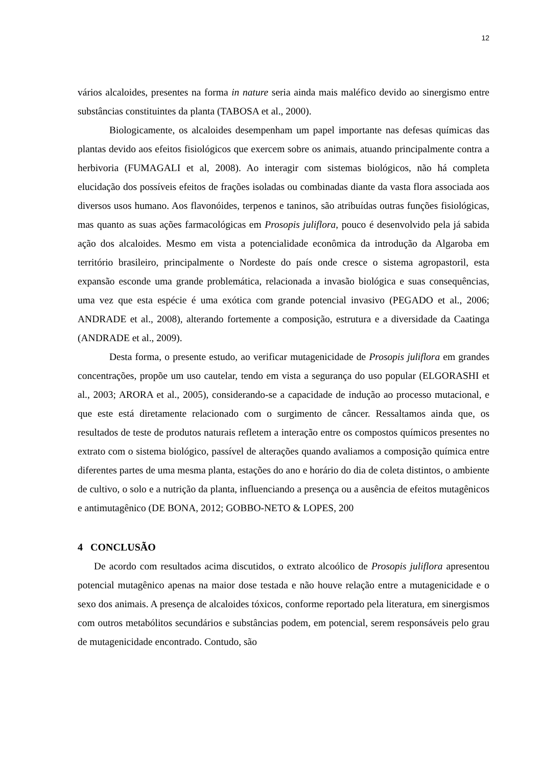12
vários alcaloides, presentes na forma in nature seria ainda mais maléfico devido ao sinergismo entre substâncias constituintes da planta (TABOSA et al., 2000).
Biologicamente, os alcaloides desempenham um papel importante nas defesas químicas das plantas devido aos efeitos fisiológicos que exercem sobre os animais, atuando principalmente contra a herbivoria (FUMAGALI et al, 2008). Ao interagir com sistemas biológicos, não há completa elucidação dos possíveis efeitos de frações isoladas ou combinadas diante da vasta flora associada aos diversos usos humano. Aos flavonóides, terpenos e taninos, são atribuídas outras funções fisiológicas, mas quanto as suas ações farmacológicas em Prosopis juliflora, pouco é desenvolvido pela já sabida ação dos alcaloides. Mesmo em vista a potencialidade econômica da introdução da Algaroba em território brasileiro, principalmente o Nordeste do país onde cresce o sistema agropastoril, esta expansão esconde uma grande problemática, relacionada a invasão biológica e suas consequências, uma vez que esta espécie é uma exótica com grande potencial invasivo (PEGADO et al., 2006; ANDRADE et al., 2008), alterando fortemente a composição, estrutura e a diversidade da Caatinga (ANDRADE et al., 2009).
Desta forma, o presente estudo, ao verificar mutagenicidade de Prosopis juliflora em grandes concentrações, propõe um uso cautelar, tendo em vista a segurança do uso popular (ELGORASHI et al., 2003; ARORA et al., 2005), considerando-se a capacidade de indução ao processo mutacional, e que este está diretamente relacionado com o surgimento de câncer. Ressaltamos ainda que, os resultados de teste de produtos naturais refletem a interação entre os compostos químicos presentes no extrato com o sistema biológico, passível de alterações quando avaliamos a composição química entre diferentes partes de uma mesma planta, estações do ano e horário do dia de coleta distintos, o ambiente de cultivo, o solo e a nutrição da planta, influenciando a presença ou a ausência de efeitos mutagênicos e antimutagênico (DE BONA, 2012; GOBBO-NETO & LOPES, 200
4 CONCLUSÃO
De acordo com resultados acima discutidos, o extrato alcoólico de Prosopis juliflora apresentou potencial mutagênico apenas na maior dose testada e não houve relação entre a mutagenicidade e o sexo dos animais. A presença de alcaloides tóxicos, conforme reportado pela literatura, em sinergismos com outros metabólitos secundários e substâncias podem, em potencial, serem responsáveis pelo grau de mutagenicidade encontrado. Contudo, são